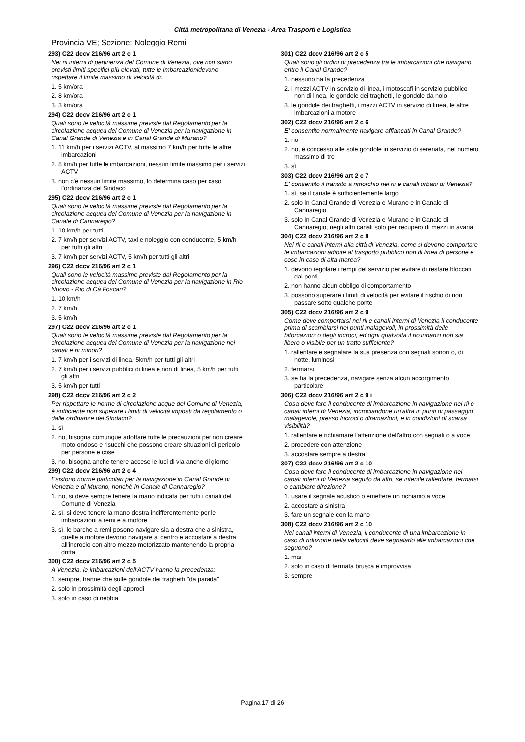Città metropolitana di Venezia - Area Trasporti e Logistica
Provincia VE; Sezione: Noleggio Remi
293) C22 dccv 216/96 art 2 c 1
Nei rii interni di pertinenza del Comune di Venezia, ove non siano previsti limiti specifici più elevati, tutte le imbarcazionidevono rispettare il limite massimo di velocità di:
1. 5 km/ora
2. 8 km/ora
3. 3 km/ora
294) C22 dccv 216/96 art 2 c 1
Quali sono le velocità massime previste dal Regolamento per la circolazione acquea del Comune di Venezia per la navigazione in Canal Grande di Venezia e in Canal Grande di Murano?
1. 11 km/h per i servizi ACTV, al massimo 7 km/h per tutte le altre imbarcazioni
2. 8 km/h per tutte le imbarcazioni, nessun limite massimo per i servizi ACTV
3. non c'è nessun limite massimo, lo determina caso per caso l'ordinanza del Sindaco
295) C22 dccv 216/96 art 2 c 1
Quali sono le velocità massime previste dal Regolamento per la circolazione acquea del Comune di Venezia per la navigazione in Canale di Cannaregio?
1. 10 km/h per tutti
2. 7 km/h per servizi ACTV, taxi e noleggio con conducente, 5 km/h per tutti gli altri
3. 7 km/h per servizi ACTV, 5 km/h per tutti gli altri
296) C22 dccv 216/96 art 2 c 1
Quali sono le velocità massime previste dal Regolamento per la circolazione acquea del Comune di Venezia per la navigazione in Rio Nuovo - Rio di Cà Foscari?
1. 10 km/h
2. 7 km/h
3. 5 km/h
297) C22 dccv 216/96 art 2 c 1
Quali sono le velocità massime previste dal Regolamento per la circolazione acquea del Comune di Venezia per la navigazione nei canali e rii minori?
1. 7 km/h per i servizi di linea, 5km/h per tutti gli altri
2. 7 km/h per i servizi pubblici di linea e non di linea, 5 km/h per tutti gli altri
3. 5 km/h per tutti
298) C22 dccv 216/96 art 2 c 2
Per rispettare le norme di circolazione acque del Comune di Venezia, è sufficiente non superare i limiti di velocità imposti da regolamento o dalle ordinanze del Sindaco?
1. sì
2. no, bisogna comunque adottare tutte le precauzioni per non creare moto ondoso e risucchi che possono creare situazioni di pericolo per persone e cose
3. no, bisogna anche tenere accese le luci di via anche di giorno
299) C22 dccv 216/96 art 2 c 4
Esistono norme particolari per la navigazione in Canal Grande di Venezia e di Murano, nonchè in Canale di Cannaregio?
1. no, si deve sempre tenere la mano indicata per tutti i canali del Comune di Venezia
2. sì, si deve tenere la mano destra indifferentemente per le imbarcazioni a remi e a motore
3. sì, le barche a remi posono navigare sia a destra che a sinistra, quelle a motore devono navigare al centro e accostare a destra all'incrocio con altro mezzo motorizzato mantenendo la propria dritta
300) C22 dccv 216/96 art 2 c 5
A Venezia, le imbarcazioni dell'ACTV hanno la precedenza:
1. sempre, tranne che sulle gondole dei traghetti "da parada"
2. solo in prossimità degli approdi
3. solo in caso di nebbia
301) C22 dccv 216/96 art 2 c 5
Quali sono gli ordini di precedenza tra le imbarcazioni che navigano entro il Canal Grande?
1. nessuno ha la precedenza
2. i mezzi ACTV in servizio di linea, i motoscafi in servizio pubblico non di linea, le gondole dei traghetti, le gondole da nolo
3. le gondole dei traghetti, i mezzi ACTV in servizio di linea, le altre imbarcazioni a motore
302) C22 dccv 216/96 art 2 c 6
E' consentito normalmente navigare affiancati in Canal Grande?
1. no
2. no, è concesso alle sole gondole in servizio di serenata, nel numero massimo di tre
3. sì
303) C22 dccv 216/96 art 2 c 7
E' consentito il transito a rimorchio nei rii e canali urbani di Venezia?
1. sì, se il canale è sufficientemente largo
2. solo in Canal Grande di Venezia e Murano e in Canale di Cannaregio
3. solo in Canal Grande di Venezia e Murano e in Canale di Cannaregio, negli altri canali solo per recupero di mezzi in avaria
304) C22 dccv 216/96 art 2 c 8
Nei rii e canali interni alla città di Venezia, come si devono comportare le imbarcazioni adibite al trasporto pubblico non di linea di persone e cose in caso di alta marea?
1. devono regolare i tempi del servizio per evitare di restare bloccati dai ponti
2. non hanno alcun obbligo di comportamento
3. possono superare i limiti di velocità per evitare il rischio di non passare sotto qualche ponte
305) C22 dccv 216/96 art 2 c 9
Come deve comportarsi nei rii e canali interni di Venezia il conducente prima di scambiarsi nei punti malagevoli, in prossimità delle biforcazioni o degli incroci, ed ogni qualvolta il rio innanzi non sia libero o visibile per un tratto sufficiente?
1. rallentare e segnalare la sua presenza con segnali sonori o, di notte, luminosi
2. fermarsi
3. se ha la precedenza, navigare senza alcun accorgimento particolare
306) C22 dccv 216/96 art 2 c 9 i
Cosa deve fare il conducente di imbarcazione in navigazione nei rii e canali interni di Venezia, incrociandone un'altra in punti di passaggio malagevole, presso incroci o diramazioni, e in condizioni di scarsa visibilità?
1. rallentare e richiamare l'attenzione dell'altro con segnali o a voce
2. procedere con attenzione
3. accostare sempre a destra
307) C22 dccv 216/96 art 2 c 10
Cosa deve fare il conducente di imbarcazione in navigazione nei canali interni di Venezia seguito da altri, se intende rallentare, fermarsi o cambiare direzione?
1. usare il segnale acustico o emettere un richiamo a voce
2. accostare a sinistra
3. fare un segnale con la mano
308) C22 dccv 216/96 art 2 c 10
Nei canali interni di Venezia, il conducente di una imbarcazione in caso di riduzione della velocità deve segnalarlo alle imbarcazioni che seguono?
1. mai
2. solo in caso di fermata brusca e improvvisa
3. sempre
Pagina 17 di 26